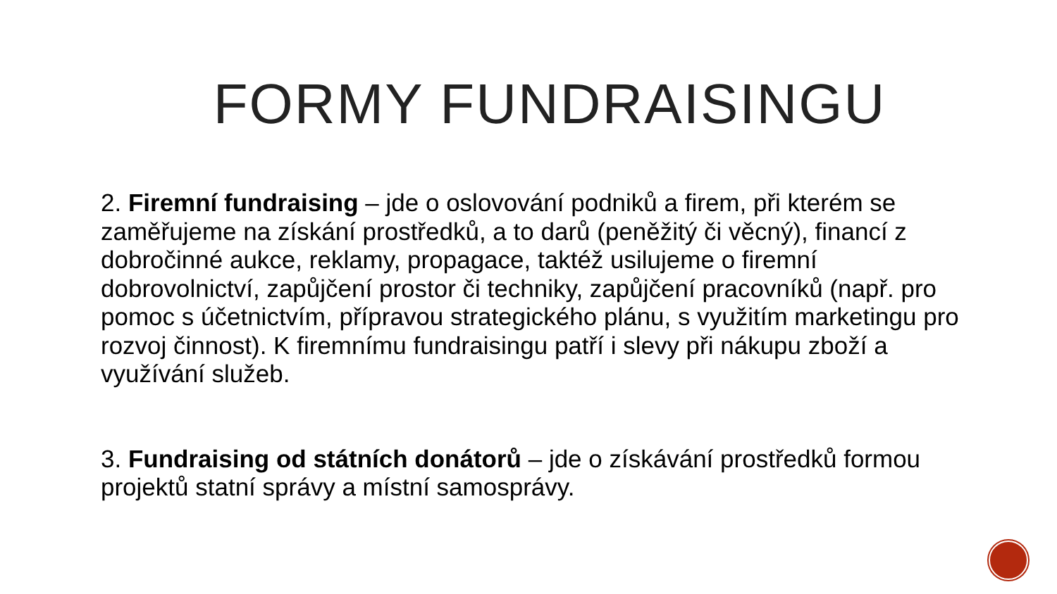FORMY FUNDRAISINGU
2. Firemní fundraising – jde o oslovování podniků a firem, při kterém se zaměřujeme na získání prostředků, a to darů (peněžitý či věcný), financí z dobročinné aukce, reklamy, propagace, taktéž usilujeme o firemní dobrovolnictví, zapůjčení prostor či techniky, zapůjčení pracovníků (např. pro pomoc s účetnictvím, přípravou strategického plánu, s využitím marketingu pro rozvoj činnost). K firemnímu fundraisingu patří i slevy při nákupu zboží a využívání služeb.
3. Fundraising od státních donátorů – jde o získávání prostředků formou projektů statní správy a místní samosprávy.